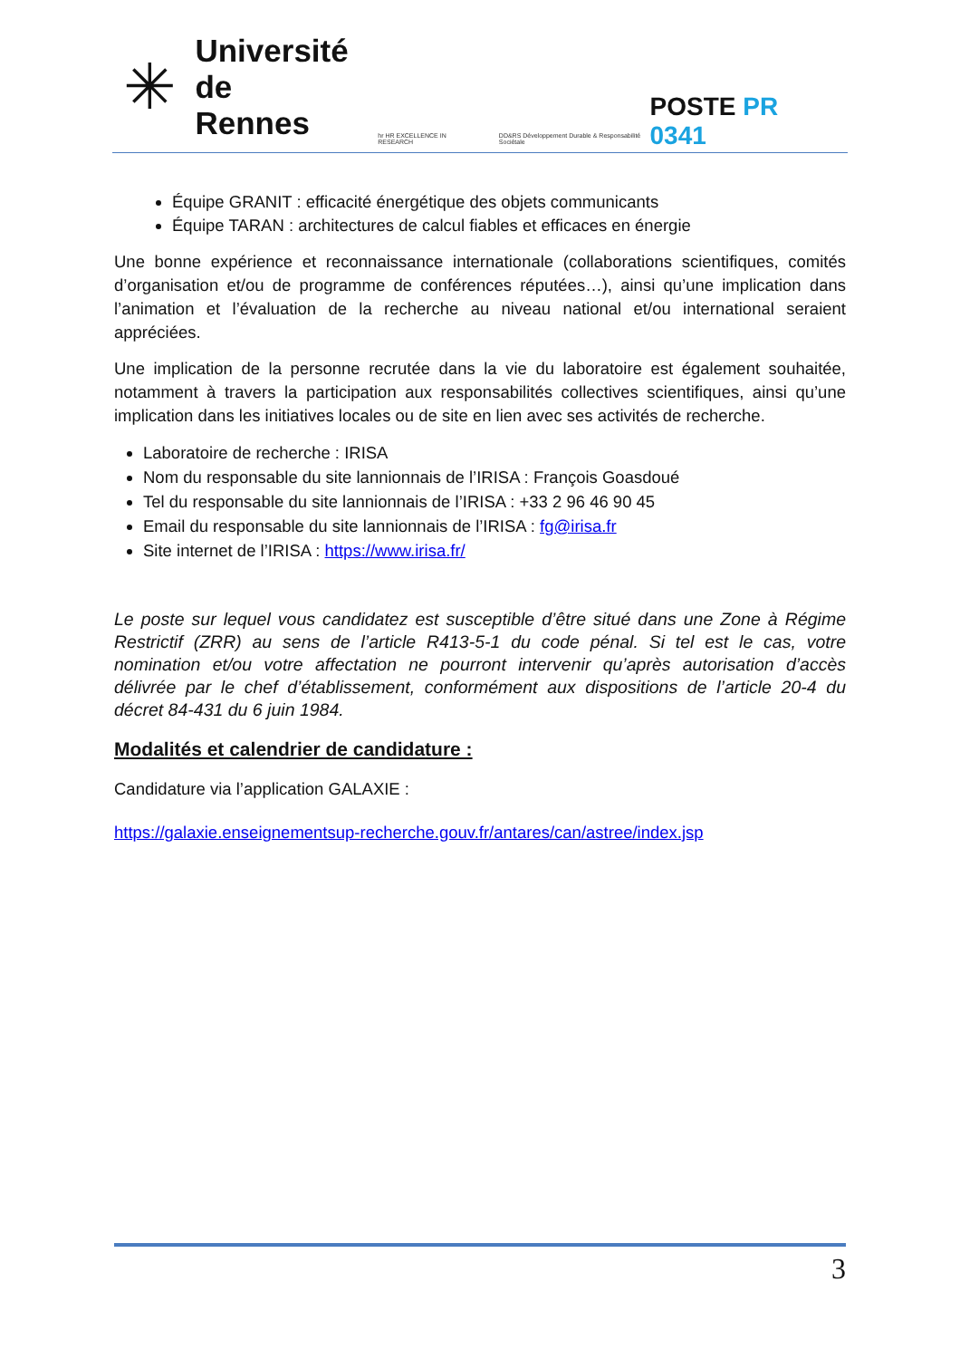✳
Université
de Rennes
hr HR EXCELLENCE IN RESEARCH
DD&RS Développement Durable & Responsabilité Sociétale
POSTE PR 0341
Équipe GRANIT : efficacité énergétique des objets communicants
Équipe TARAN : architectures de calcul fiables et efficaces en énergie
Une bonne expérience et reconnaissance internationale (collaborations scientifiques, comités d’organisation et/ou de programme de conférences réputées…), ainsi qu’une implication dans l’animation et l’évaluation de la recherche au niveau national et/ou international seraient appréciées.
Une implication de la personne recrutée dans la vie du laboratoire est également souhaitée, notamment à travers la participation aux responsabilités collectives scientifiques, ainsi qu’une implication dans les initiatives locales ou de site en lien avec ses activités de recherche.
Laboratoire de recherche : IRISA
Nom du responsable du site lannionnais de l’IRISA : François Goasdoué
Tel du responsable du site lannionnais de l’IRISA : +33 2 96 46 90 45
Email du responsable du site lannionnais de l’IRISA : fg@irisa.fr
Site internet de l’IRISA : https://www.irisa.fr/
Le poste sur lequel vous candidatez est susceptible d’être situé dans une Zone à Régime Restrictif (ZRR) au sens de l’article R413-5-1 du code pénal. Si tel est le cas, votre nomination et/ou votre affectation ne pourront intervenir qu’après autorisation d’accès délivrée par le chef d’établissement, conformément aux dispositions de l’article 20-4 du décret 84-431 du 6 juin 1984.
Modalités et calendrier de candidature :
Candidature via l’application GALAXIE :
https://galaxie.enseignementsup-recherche.gouv.fr/antares/can/astree/index.jsp
3